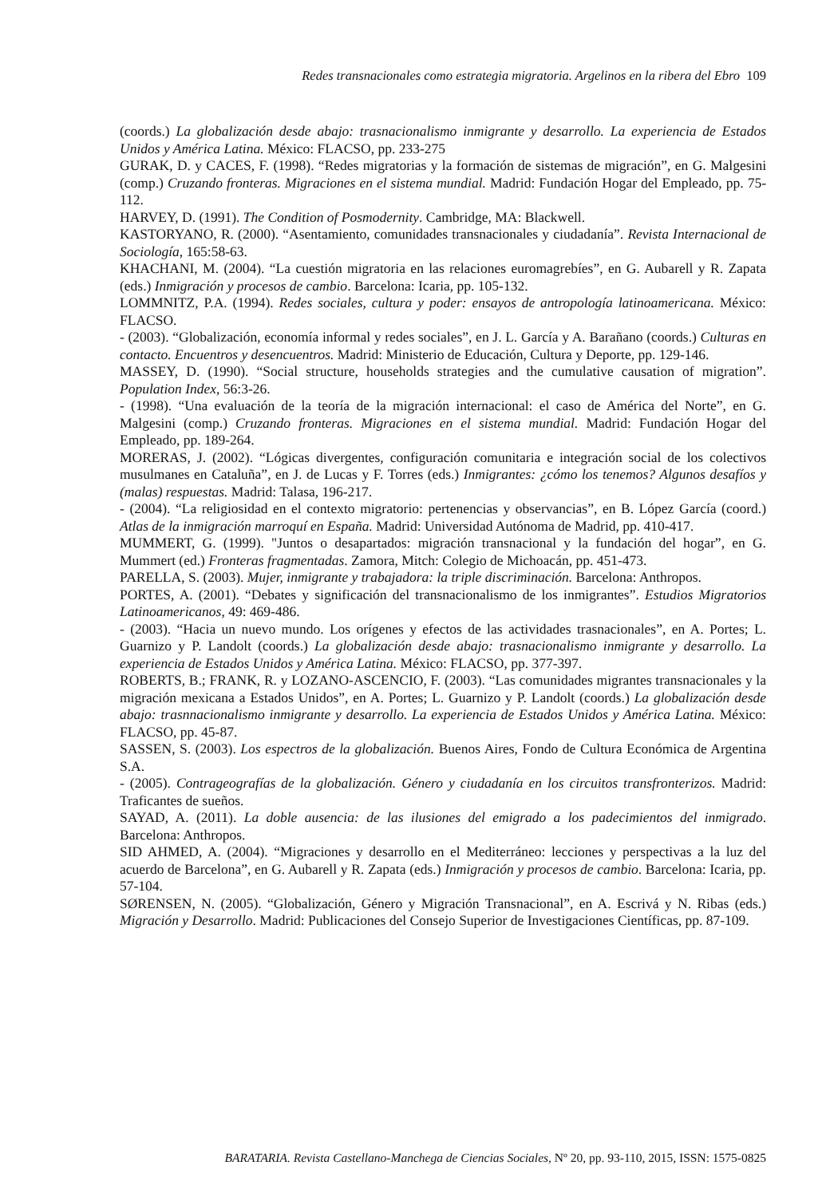Redes transnacionales como estrategia migratoria. Argelinos en la ribera del Ebro 109
(coords.) La globalización desde abajo: trasnacionalismo inmigrante y desarrollo. La experiencia de Estados Unidos y América Latina. México: FLACSO, pp. 233-275
GURAK, D. y CACES, F. (1998). “Redes migratorias y la formación de sistemas de migración”, en G. Malgesini (comp.) Cruzando fronteras. Migraciones en el sistema mundial. Madrid: Fundación Hogar del Empleado, pp. 75-112.
HARVEY, D. (1991). The Condition of Posmodernity. Cambridge, MA: Blackwell.
KASTORYANO, R. (2000). “Asentamiento, comunidades transnacionales y ciudadanía”. Revista Internacional de Sociología, 165:58-63.
KHACHANI, M. (2004). “La cuestión migratoria en las relaciones euromagrebíes”, en G. Aubarell y R. Zapata (eds.) Inmigración y procesos de cambio. Barcelona: Icaria, pp. 105-132.
LOMMNITZ, P.A. (1994). Redes sociales, cultura y poder: ensayos de antropología latinoamericana. México: FLACSO.
- (2003). “Globalización, economía informal y redes sociales”, en J. L. García y A. Barañano (coords.) Culturas en contacto. Encuentros y desencuentros. Madrid: Ministerio de Educación, Cultura y Deporte, pp. 129-146.
MASSEY, D. (1990). “Social structure, households strategies and the cumulative causation of migration”. Population Index, 56:3-26.
- (1998). “Una evaluación de la teoría de la migración internacional: el caso de América del Norte”, en G. Malgesini (comp.) Cruzando fronteras. Migraciones en el sistema mundial. Madrid: Fundación Hogar del Empleado, pp. 189-264.
MORERAS, J. (2002). “Lógicas divergentes, configuración comunitaria e integración social de los colectivos musulmanes en Cataluña”, en J. de Lucas y F. Torres (eds.) Inmigrantes: ¿cómo los tenemos? Algunos desafíos y (malas) respuestas. Madrid: Talasa, 196-217.
- (2004). “La religiosidad en el contexto migratorio: pertenencias y observancias”, en B. López García (coord.) Atlas de la inmigración marroquí en España. Madrid: Universidad Autónoma de Madrid, pp. 410-417.
MUMMERT, G. (1999). "Juntos o desapartados: migración transnacional y la fundación del hogar”, en G. Mummert (ed.) Fronteras fragmentadas. Zamora, Mitch: Colegio de Michoacán, pp. 451-473.
PARELLA, S. (2003). Mujer, inmigrante y trabajadora: la triple discriminación. Barcelona: Anthropos.
PORTES, A. (2001). “Debates y significación del transnacionalismo de los inmigrantes”. Estudios Migratorios Latinoamericanos, 49: 469-486.
- (2003). “Hacia un nuevo mundo. Los orígenes y efectos de las actividades trasnacionales”, en A. Portes; L. Guarnizo y P. Landolt (coords.) La globalización desde abajo: trasnacionalismo inmigrante y desarrollo. La experiencia de Estados Unidos y América Latina. México: FLACSO, pp. 377-397.
ROBERTS, B.; FRANK, R. y LOZANO-ASCENCIO, F. (2003). “Las comunidades migrantes transnacionales y la migración mexicana a Estados Unidos”, en A. Portes; L. Guarnizo y P. Landolt (coords.) La globalización desde abajo: trasnnacionalismo inmigrante y desarrollo. La experiencia de Estados Unidos y América Latina. México: FLACSO, pp. 45-87.
SASSEN, S. (2003). Los espectros de la globalización. Buenos Aires, Fondo de Cultura Económica de Argentina S.A.
- (2005). Contrageografías de la globalización. Género y ciudadanía en los circuitos transfronterizos. Madrid: Traficantes de sueños.
SAYAD, A. (2011). La doble ausencia: de las ilusiones del emigrado a los padecimientos del inmigrado. Barcelona: Anthropos.
SID AHMED, A. (2004). “Migraciones y desarrollo en el Mediterráneo: lecciones y perspectivas a la luz del acuerdo de Barcelona”, en G. Aubarell y R. Zapata (eds.) Inmigración y procesos de cambio. Barcelona: Icaria, pp. 57-104.
SØRENSEN, N. (2005). “Globalización, Género y Migración Transnacional”, en A. Escrivá y N. Ribas (eds.) Migración y Desarrollo. Madrid: Publicaciones del Consejo Superior de Investigaciones Científicas, pp. 87-109.
BARATARIA. Revista Castellano-Manchega de Ciencias Sociales, Nº 20, pp. 93-110, 2015, ISSN: 1575-0825